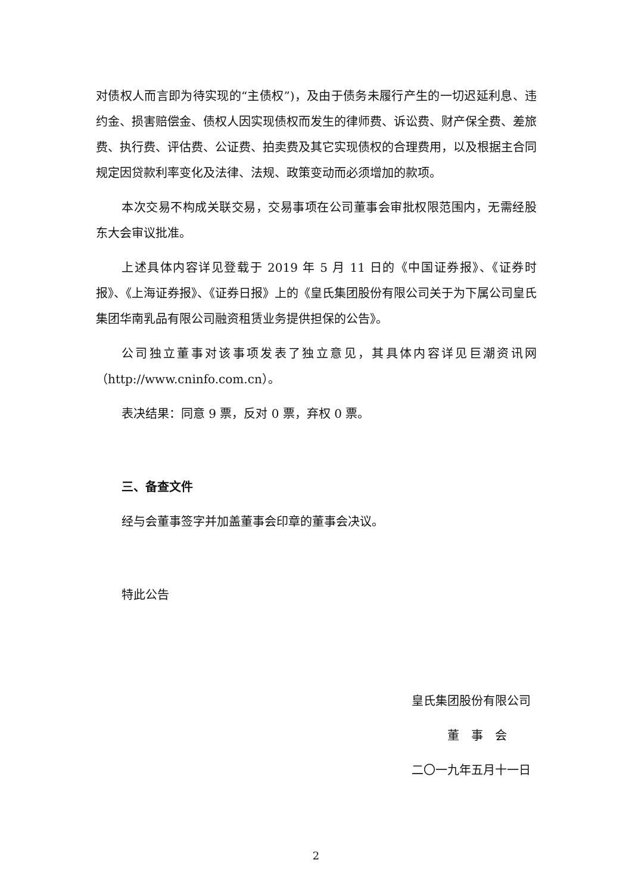对债权人而言即为待实现的“主债权”)，及由于债务未履行产生的一切迟延利息、违约金、损害赔偿金、债权人因实现债权而发生的律师费、诉讼费、财产保全费、差旅费、执行费、评估费、公证费、拍卖费及其它实现债权的合理费用，以及根据主合同规定因贷款利率变化及法律、法规、政策变动而必须增加的款项。
本次交易不构成关联交易，交易事项在公司董事会审批权限范围内，无需经股东大会审议批准。
上述具体内容详见登载于 2019 年 5 月 11 日的《中国证券报》、《证券时报》、《上海证券报》、《证券日报》上的《皇氏集团股份有限公司关于为下属公司皇氏集团华南乳品有限公司融资租赁业务提供担保的公告》。
公司独立董事对该事项发表了独立意见，其具体内容详见巨潮资讯网（http://www.cninfo.com.cn）。
表决结果：同意 9 票，反对 0 票，弃权 0 票。
三、备查文件
经与会董事签字并加盖董事会印章的董事会决议。
特此公告
皇氏集团股份有限公司
董　事　会
二〇一九年五月十一日
2